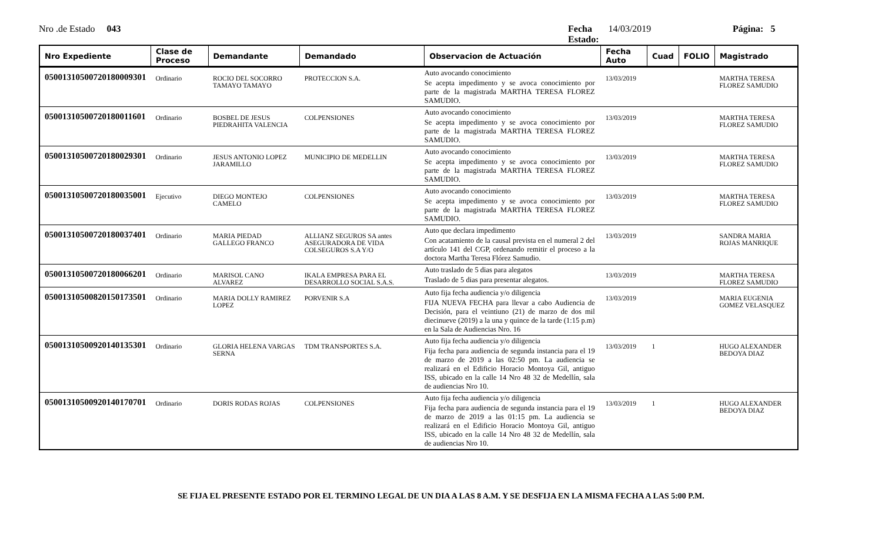Nro .de Estado 043 Fecha
Estado: 14/03/2019
Página: 5
| Nro Expediente | Clase de Proceso | Demandante | Demandado | Observacion de Actuación | Fecha Auto | Cuad | FOLIO | Magistrado |
| --- | --- | --- | --- | --- | --- | --- | --- | --- |
| 05001310500720180009301 | Ordinario | ROCIO DEL SOCORRO TAMAYO TAMAYO | PROTECCION S.A. | Auto avocando conocimiento Se acepta impedimento y se avoca conocimiento por parte de la magistrada MARTHA TERESA FLOREZ SAMUDIO. | 13/03/2019 | | | MARTHA TERESA FLOREZ SAMUDIO |
| 05001310500720180011601 | Ordinario | BOSBEL DE JESUS PIEDRAHITA VALENCIA | COLPENSIONES | Auto avocando conocimiento Se acepta impedimento y se avoca conocimiento por parte de la magistrada MARTHA TERESA FLOREZ SAMUDIO. | 13/03/2019 | | | MARTHA TERESA FLOREZ SAMUDIO |
| 05001310500720180029301 | Ordinario | JESUS ANTONIO LOPEZ JARAMILLO | MUNICIPIO DE MEDELLIN | Auto avocando conocimiento Se acepta impedimento y se avoca conocimiento por parte de la magistrada MARTHA TERESA FLOREZ SAMUDIO. | 13/03/2019 | | | MARTHA TERESA FLOREZ SAMUDIO |
| 05001310500720180035001 | Ejecutivo | DIEGO MONTEJO CAMELO | COLPENSIONES | Auto avocando conocimiento Se acepta impedimento y se avoca conocimiento por parte de la magistrada MARTHA TERESA FLOREZ SAMUDIO. | 13/03/2019 | | | MARTHA TERESA FLOREZ SAMUDIO |
| 05001310500720180037401 | Ordinario | MARIA PIEDAD GALLEGO FRANCO | ALLIANZ SEGUROS SA antes ASEGURADORA DE VIDA COLSEGUROS S.A Y/O | Auto que declara impedimento Con acatamiento de la causal prevista en el numeral 2 del artículo 141 del CGP, ordenando remitir el proceso a la doctora Martha Teresa Flórez Samudio. | 13/03/2019 | | | SANDRA MARIA ROJAS MANRIQUE |
| 05001310500720180066201 | Ordinario | MARISOL CANO ALVAREZ | IKALA EMPRESA PARA EL DESARROLLO SOCIAL S.A.S. | Auto traslado de 5 dias para alegatos Traslado de 5 dias para presentar alegatos. | 13/03/2019 | | | MARTHA TERESA FLOREZ SAMUDIO |
| 05001310500820150173501 | Ordinario | MARIA DOLLY RAMIREZ LOPEZ | PORVENIR S.A | Auto fija fecha audiencia y/o diligencia FIJA NUEVA FECHA para llevar a cabo Audiencia de Decisión, para el veintiuno (21) de marzo de dos mil diecinueve (2019) a la una y quince de la tarde (1:15 p.m) en la Sala de Audiencias Nro. 16 | 13/03/2019 | | | MARIA EUGENIA GOMEZ VELASQUEZ |
| 05001310500920140135301 | Ordinario | GLORIA HELENA VARGAS SERNA | TDM TRANSPORTES S.A. | Auto fija fecha audiencia y/o diligencia Fija fecha para audiencia de segunda instancia para el 19 de marzo de 2019 a las 02:50 pm. La audiencia se realizará en el Edificio Horacio Montoya Gil, antiguo ISS, ubicado en la calle 14 Nro 48 32 de Medellín, sala de audiencias Nro 10. | 13/03/2019 | 1 | | HUGO ALEXANDER BEDOYA DIAZ |
| 05001310500920140170701 | Ordinario | DORIS RODAS ROJAS | COLPENSIONES | Auto fija fecha audiencia y/o diligencia Fija fecha para audiencia de segunda instancia para el 19 de marzo de 2019 a las 01:15 pm. La audiencia se realizará en el Edificio Horacio Montoya Gil, antiguo ISS, ubicado en la calle 14 Nro 48 32 de Medellín, sala de audiencias Nro 10. | 13/03/2019 | 1 | | HUGO ALEXANDER BEDOYA DIAZ |
SE FIJA EL PRESENTE ESTADO POR EL TERMINO LEGAL DE UN DIA A LAS 8 A.M. Y SE DESFIJA EN LA MISMA FECHA A LAS 5:00 P.M.